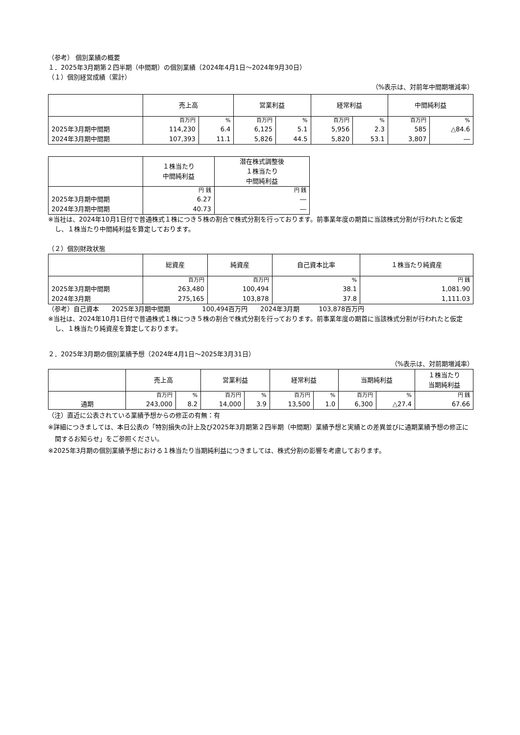（参考） 個別業績の概要
１．2025年3月期第２四半期（中間期）の個別業績（2024年4月1日～2024年9月30日）
（１）個別経営成績（累計）
（%表示は、対前年中間期増減率）
| | 売上高 | | 営業利益 | | 経常利益 | | 中間純利益 | |
| --- | --- | --- | --- | --- | --- | --- | --- | --- |
| | 百万円 | % | 百万円 | % | 百万円 | % | 百万円 | % |
| 2025年3月期中間期 | 114,230 | 6.4 | 6,125 | 5.1 | 5,956 | 2.3 | 585 | △84.6 |
| 2024年3月期中間期 | 107,393 | 11.1 | 5,826 | 44.5 | 5,820 | 53.1 | 3,807 | ― |
| | １株当たり 中間純利益 | 潜在株式調整後 １株当たり 中間純利益 |
| --- | --- | --- |
| | 円 銭 | 円 銭 |
| 2025年3月期中間期 | 6.27 | ― |
| 2024年3月期中間期 | 40.73 | ― |
※当社は、2024年10月1日付で普通株式１株につき５株の割合で株式分割を行っております。前事業年度の期首に当該株式分割が行われたと仮定し、１株当たり中間純利益を算定しております。
（２）個別財政状態
| | 総資産 | 純資産 | 自己資本比率 | １株当たり純資産 |
| --- | --- | --- | --- | --- |
| | 百万円 | 百万円 | % | 円 銭 |
| 2025年3月期中間期 | 263,480 | 100,494 | 38.1 | 1,081.90 |
| 2024年3月期 | 275,165 | 103,878 | 37.8 | 1,111.03 |
（参考）自己資本　　2025年3月期中間期　　　　　100,494百万円　　2024年3月期　　　103,878百万円
※当社は、2024年10月1日付で普通株式１株につき５株の割合で株式分割を行っております。前事業年度の期首に当該株式分割が行われたと仮定し、１株当たり純資産を算定しております。
２．2025年3月期の個別業績予想（2024年4月1日～2025年3月31日）
（%表示は、対前期増減率）
| | 売上高 | | 営業利益 | | 経常利益 | | 当期純利益 | | １株当たり 当期純利益 |
| --- | --- | --- | --- | --- | --- | --- | --- | --- | --- |
| | 百万円 | % | 百万円 | % | 百万円 | % | 百万円 | % | 円 銭 |
| 通期 | 243,000 | 8.2 | 14,000 | 3.9 | 13,500 | 1.0 | 6,300 | △27.4 | 67.66 |
（注）直近に公表されている業績予想からの修正の有無：有
※詳細につきましては、本日公表の「特別損失の計上及び2025年3月期第２四半期（中間期）業績予想と実績との差異並びに通期業績予想の修正に関するお知らせ」をご参照ください。
※2025年3月期の個別業績予想における１株当たり当期純利益につきましては、株式分割の影響を考慮しております。